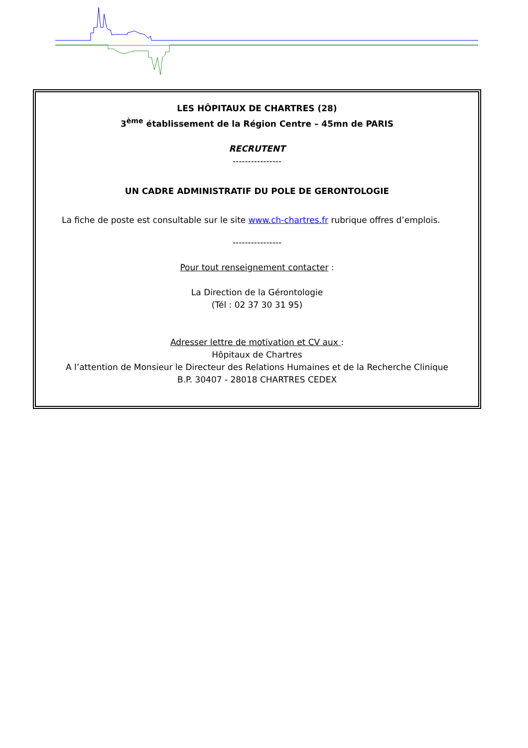LES HÔPITAUX DE CHARTRES (28)
3<sup>ème</sup> établissement de la Région Centre – 45mn de PARIS
RECRUTENT
----------------
UN CADRE ADMINISTRATIF DU POLE DE GERONTOLOGIE
La fiche de poste est consultable sur le site www.ch-chartres.fr rubrique offres d’emplois.
----------------
Pour tout renseignement contacter :
La Direction de la Gérontologie
(Tél : 02 37 30 31 95)
Adresser lettre de motivation et CV aux :
Hôpitaux de Chartres
A l’attention de Monsieur le Directeur des Relations Humaines et de la Recherche Clinique
B.P. 30407 - 28018 CHARTRES CEDEX